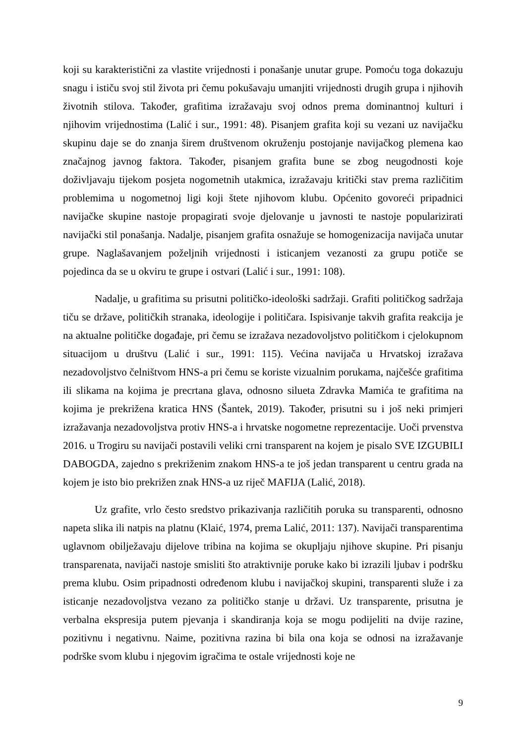koji su karakteristični za vlastite vrijednosti i ponašanje unutar grupe. Pomoću toga dokazuju snagu i ističu svoj stil života pri čemu pokušavaju umanjiti vrijednosti drugih grupa i njihovih životnih stilova. Također, grafitima izražavaju svoj odnos prema dominantnoj kulturi i njihovim vrijednostima (Lalić i sur., 1991: 48). Pisanjem grafita koji su vezani uz navijačku skupinu daje se do znanja širem društvenom okruženju postojanje navijačkog plemena kao značajnog javnog faktora. Također, pisanjem grafita bune se zbog neugodnosti koje doživljavaju tijekom posjeta nogometnih utakmica, izražavaju kritički stav prema različitim problemima u nogometnoj ligi koji štete njihovom klubu. Općenito govoreći pripadnici navijačke skupine nastoje propagirati svoje djelovanje u javnosti te nastoje popularizirati navijački stil ponašanja. Nadalje, pisanjem grafita osnažuje se homogenizacija navijača unutar grupe. Naglašavanjem poželjnih vrijednosti i isticanjem vezanosti za grupu potiče se pojedinca da se u okviru te grupe i ostvari (Lalić i sur., 1991: 108).
Nadalje, u grafitima su prisutni političko-ideološki sadržaji. Grafiti političkog sadržaja tiču se države, političkih stranaka, ideologije i političara. Ispisivanje takvih grafita reakcija je na aktualne političke događaje, pri čemu se izražava nezadovoljstvo političkom i cjelokupnom situacijom u društvu (Lalić i sur., 1991: 115). Većina navijača u Hrvatskoj izražava nezadovoljstvo čelništvom HNS-a pri čemu se koriste vizualnim porukama, najčešće grafitima ili slikama na kojima je precrtana glava, odnosno silueta Zdravka Mamića te grafitima na kojima je prekrižena kratica HNS (Šantek, 2019). Također, prisutni su i još neki primjeri izražavanja nezadovoljstva protiv HNS-a i hrvatske nogometne reprezentacije. Uoči prvenstva 2016. u Trogiru su navijači postavili veliki crni transparent na kojem je pisalo SVE IZGUBILI DABOGDA, zajedno s prekriženim znakom HNS-a te još jedan transparent u centru grada na kojem je isto bio prekrižen znak HNS-a uz riječ MAFIJA (Lalić, 2018).
Uz grafite, vrlo često sredstvo prikazivanja različitih poruka su transparenti, odnosno napeta slika ili natpis na platnu (Klaić, 1974, prema Lalić, 2011: 137). Navijači transparentima uglavnom obilježavaju dijelove tribina na kojima se okupljaju njihove skupine. Pri pisanju transparenata, navijači nastoje smisliti što atraktivnije poruke kako bi izrazili ljubav i podršku prema klubu. Osim pripadnosti određenom klubu i navijačkoj skupini, transparenti služe i za isticanje nezadovoljstva vezano za političko stanje u državi. Uz transparente, prisutna je verbalna ekspresija putem pjevanja i skandiranja koja se mogu podijeliti na dvije razine, pozitivnu i negativnu. Naime, pozitivna razina bi bila ona koja se odnosi na izražavanje podrške svom klubu i njegovim igračima te ostale vrijednosti koje ne
9